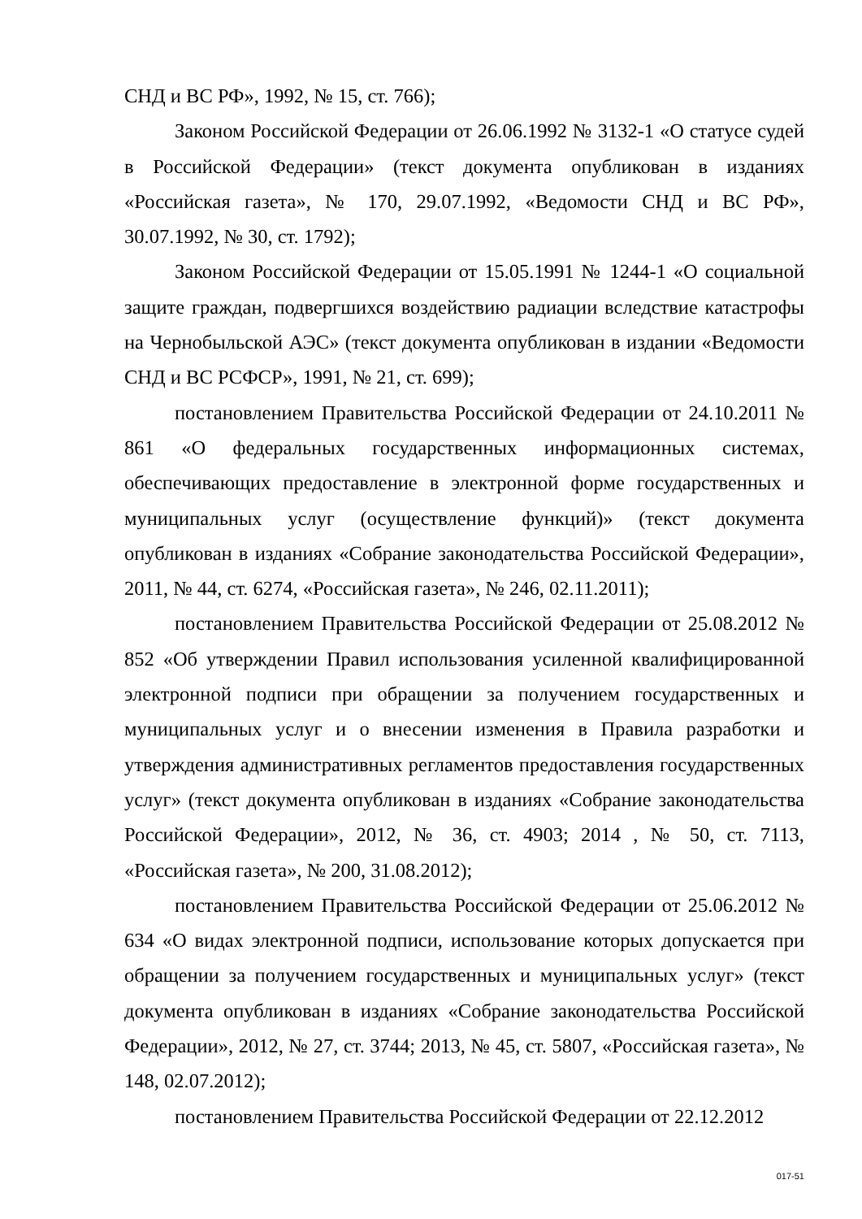СНД и ВС РФ», 1992, № 15, ст. 766);
Законом Российской Федерации от 26.06.1992 № 3132-1 «О статусе судей в Российской Федерации» (текст документа опубликован в изданиях «Российская газета», № 170, 29.07.1992, «Ведомости СНД и ВС РФ», 30.07.1992, № 30, ст. 1792);
Законом Российской Федерации от 15.05.1991 № 1244-1 «О социальной защите граждан, подвергшихся воздействию радиации вследствие катастрофы на Чернобыльской АЭС» (текст документа опубликован в издании «Ведомости СНД и ВС РСФСР», 1991, № 21, ст. 699);
постановлением Правительства Российской Федерации от 24.10.2011 № 861 «О федеральных государственных информационных системах, обеспечивающих предоставление в электронной форме государственных и муниципальных услуг (осуществление функций)» (текст документа опубликован в изданиях «Собрание законодательства Российской Федерации», 2011, № 44, ст. 6274, «Российская газета», № 246, 02.11.2011);
постановлением Правительства Российской Федерации от 25.08.2012 № 852 «Об утверждении Правил использования усиленной квалифицированной электронной подписи при обращении за получением государственных и муниципальных услуг и о внесении изменения в Правила разработки и утверждения административных регламентов предоставления государственных услуг» (текст документа опубликован в изданиях «Собрание законодательства Российской Федерации», 2012, № 36, ст. 4903; 2014 , № 50, ст. 7113, «Российская газета», № 200, 31.08.2012);
постановлением Правительства Российской Федерации от 25.06.2012 № 634 «О видах электронной подписи, использование которых допускается при обращении за получением государственных и муниципальных услуг» (текст документа опубликован в изданиях «Собрание законодательства Российской Федерации», 2012, № 27, ст. 3744; 2013, № 45, ст. 5807, «Российская газета», № 148, 02.07.2012);
постановлением Правительства Российской Федерации от 22.12.2012
017-51